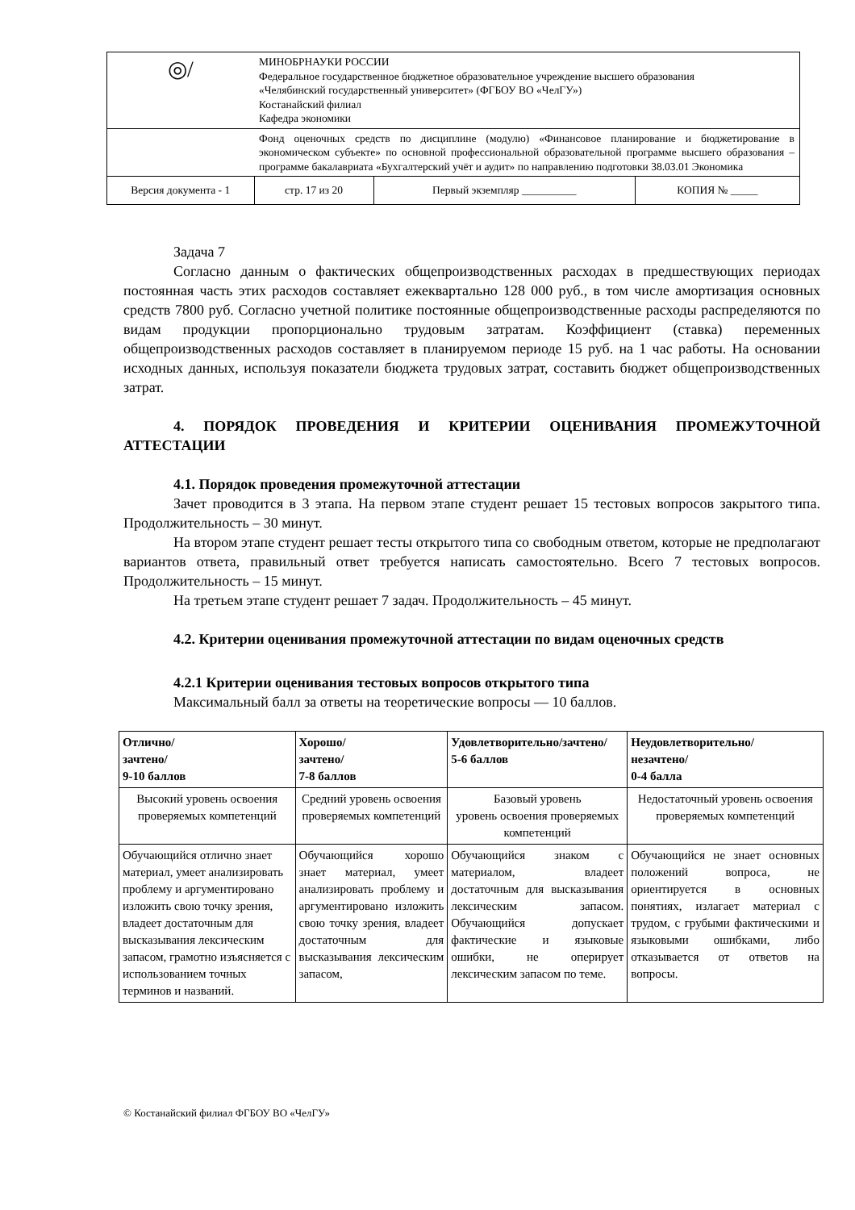| ◎/ | МИНОБРНАУКИ РОССИИ Федеральное государственное бюджетное образовательное учреждение высшего образования «Челябинский государственный университет» (ФГБОУ ВО «ЧелГУ») Костанайский филиал Кафедра экономики | | | |
| | Фонд оценочных средств по дисциплине (модулю) «Финансовое планирование и бюджетирование в экономическом субъекте» по основной профессиональной образовательной программе высшего образования – программе бакалавриата «Бухгалтерский учёт и аудит» по направлению подготовки 38.03.01 Экономика | | | |
| Версия документа - 1 | | стр. 17 из 20 | Первый экземпляр __________ | КОПИЯ № _____ |
Задача 7
Согласно данным о фактических общепроизводственных расходах в предшествующих периодах постоянная часть этих расходов составляет ежеквартально 128 000 руб., в том числе амортизация основных средств 7800 руб. Согласно учетной политике постоянные общепроизводственные расходы распределяются по видам продукции пропорционально трудовым затратам. Коэффициент (ставка) переменных общепроизводственных расходов составляет в планируемом периоде 15 руб. на 1 час работы. На основании исходных данных, используя показатели бюджета трудовых затрат, составить бюджет общепроизводственных затрат.
4. ПОРЯДОК ПРОВЕДЕНИЯ И КРИТЕРИИ ОЦЕНИВАНИЯ ПРОМЕЖУТОЧНОЙ АТТЕСТАЦИИ
4.1. Порядок проведения промежуточной аттестации
Зачет проводится в 3 этапа. На первом этапе студент решает 15 тестовых вопросов закрытого типа. Продолжительность – 30 минут.
На втором этапе студент решает тесты открытого типа со свободным ответом, которые не предполагают вариантов ответа, правильный ответ требуется написать самостоятельно. Всего 7 тестовых вопросов. Продолжительность – 15 минут.
На третьем этапе студент решает 7 задач. Продолжительность – 45 минут.
4.2. Критерии оценивания промежуточной аттестации по видам оценочных средств
4.2.1 Критерии оценивания тестовых вопросов открытого типа
Максимальный балл за ответы на теоретические вопросы — 10 баллов.
| Отлично/ зачтено/ 9-10 баллов | Хорошо/ зачтено/ 7-8 баллов | Удовлетворительно/зачтено/ 5-6 баллов | Неудовлетворительно/ незачтено/ 0-4 балла |
| --- | --- | --- | --- |
| Высокий уровень освоения проверяемых компетенций | Средний уровень освоения проверяемых компетенций | Базовый уровень уровень освоения проверяемых компетенций | Недостаточный уровень освоения проверяемых компетенций |
| Обучающийся отлично знает материал, умеет анализировать проблему и аргументировано изложить свою точку зрения, владеет достаточным для высказывания лексическим запасом, грамотно изъясняется с использованием точных терминов и названий. | Обучающийся хорошо знает материал, умеет анализировать проблему и аргументировано изложить свою точку зрения, владеет достаточным для высказывания лексическим запасом, | Обучающийся знаком с материалом, владеет достаточным для высказывания лексическим запасом. Обучающийся допускает фактические и языковые ошибки, не оперирует лексическим запасом по теме. | Обучающийся не знает основных положений вопроса, не ориентируется в основных понятиях, излагает материал с трудом, с грубыми фактическими и языковыми ошибками, либо отказывается от ответов на вопросы. |
© Костанайский филиал ФГБОУ ВО «ЧелГУ»